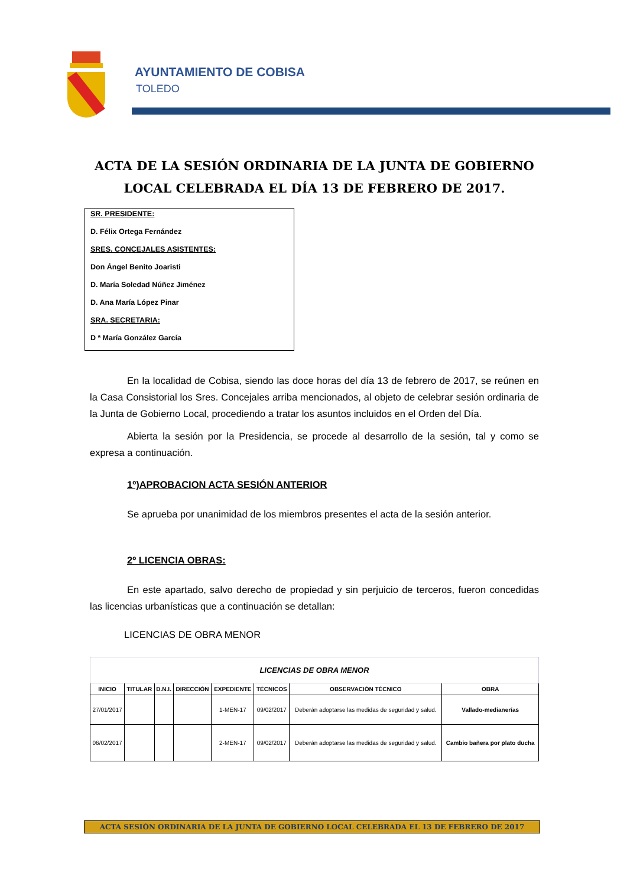AYUNTAMIENTO DE COBISA
TOLEDO
ACTA DE LA SESIÓN ORDINARIA DE LA JUNTA DE GOBIERNO LOCAL CELEBRADA EL DÍA 13 DE FEBRERO DE 2017.
SR. PRESIDENTE:
D. Félix Ortega Fernández
SRES. CONCEJALES ASISTENTES:
Don Ángel Benito Joaristi
D. María Soledad Núñez Jiménez
D. Ana María López Pinar
SRA. SECRETARIA:
D ª María González García
En la localidad de Cobisa, siendo las doce horas del día 13 de febrero de 2017, se reúnen en la Casa Consistorial los Sres. Concejales arriba mencionados, al objeto de celebrar sesión ordinaria de la Junta de Gobierno Local, procediendo a tratar los asuntos incluidos en el Orden del Día.
Abierta la sesión por la Presidencia, se procede al desarrollo de la sesión, tal y como se expresa a continuación.
1º)APROBACION ACTA SESIÓN ANTERIOR
Se aprueba por unanimidad de los miembros presentes el acta de la sesión anterior.
2º LICENCIA OBRAS:
En este apartado, salvo derecho de propiedad y sin perjuicio de terceros, fueron concedidas las licencias urbanísticas que a continuación se detallan:
LICENCIAS DE OBRA MENOR
| LICENCIAS DE OBRA MENOR | | | | | | | |
| INICIO | TITULAR | D.N.I. | DIRECCIÓN | EXPEDIENTE | TÉCNICOS | OBSERVACIÓN TÉCNICO | OBRA |
| 27/01/2017 | | | | 1-MEN-17 | 09/02/2017 | Deberán adoptarse las medidas de seguridad y salud. | Vallado-medianerías |
| 06/02/2017 | | | | 2-MEN-17 | 09/02/2017 | Deberán adoptarse las medidas de seguridad y salud. | Cambio bañera por plato ducha |
ACTA SESIÓN ORDINARIA DE LA JUNTA DE GOBIERNO LOCAL CELEBRADA EL 13 DE FEBRERO DE 2017